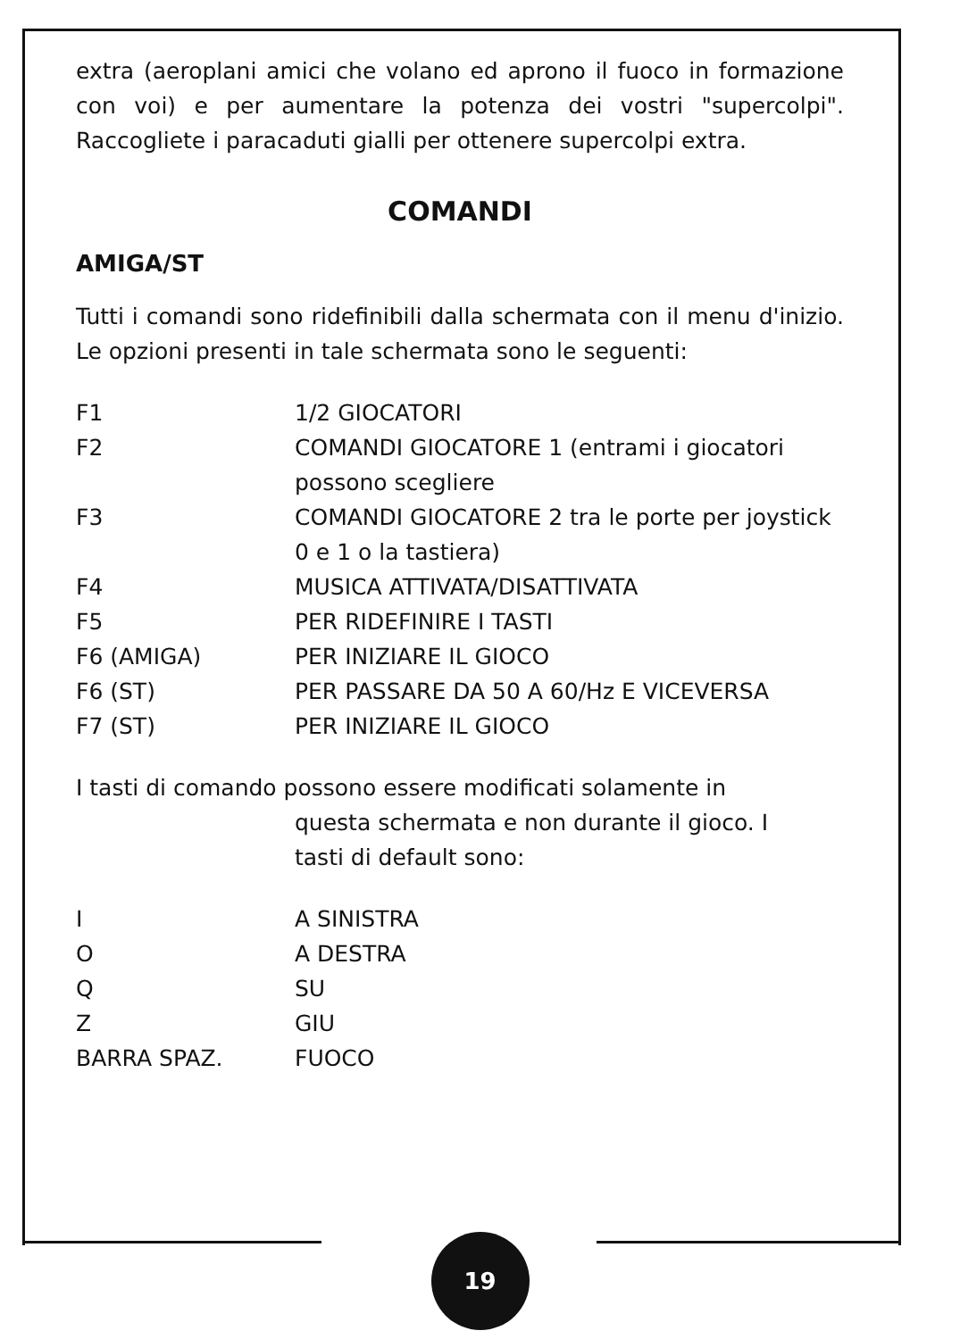extra (aeroplani amici che volano ed aprono il fuoco in formazione con voi) e per aumentare la potenza dei vostri "supercolpi". Raccogliete i paracaduti gialli per ottenere supercolpi extra.
COMANDI
AMIGA/ST
Tutti i comandi sono ridefinibili dalla schermata con il menu d'inizio. Le opzioni presenti in tale schermata sono le seguenti:
| F1 | 1/2 GIOCATORI |
| F2 | COMANDI GIOCATORE 1 (entrami i giocatori possono scegliere |
| F3 | COMANDI GIOCATORE 2 tra le porte per joystick 0 e 1 o la tastiera) |
| F4 | MUSICA ATTIVATA/DISATTIVATA |
| F5 | PER RIDEFINIRE I TASTI |
| F6 (AMIGA) | PER INIZIARE IL GIOCO |
| F6 (ST) | PER PASSARE DA 50 A 60/Hz E VICEVERSA |
| F7 (ST) | PER INIZIARE IL GIOCO |
I tasti di comando possono essere modificati solamente in
questa schermata e non durante il gioco. I
tasti di default sono:
| I | A SINISTRA |
| O | A DESTRA |
| Q | SU |
| Z | GIU |
| BARRA SPAZ. | FUOCO |
19